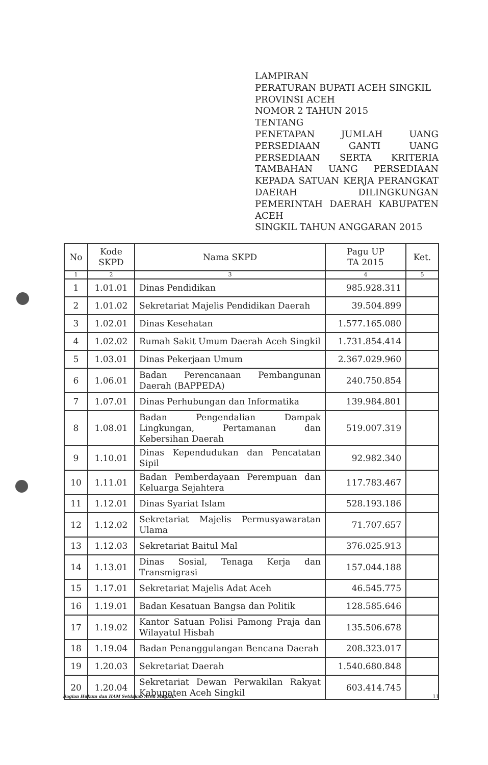LAMPIRAN
PERATURAN BUPATI ACEH SINGKIL
PROVINSI ACEH
NOMOR 2 TAHUN 2015
TENTANG
PENETAPAN JUMLAH UANG PERSEDIAAN GANTI UANG PERSEDIAAN SERTA KRITERIA TAMBAHAN UANG PERSEDIAAN KEPADA SATUAN KERJA PERANGKAT DAERAH DILINGKUNGAN PEMERINTAH DAERAH KABUPATEN ACEH
SINGKIL TAHUN ANGGARAN 2015
| No | Kode SKPD | Nama SKPD | Pagu UP TA 2015 | Ket. |
| --- | --- | --- | --- | --- |
| 1 | 2 | 3 | 4 | 5 |
| 1 | 1.01.01 | Dinas Pendidikan | 985.928.311 | |
| 2 | 1.01.02 | Sekretariat Majelis Pendidikan Daerah | 39.504.899 | |
| 3 | 1.02.01 | Dinas Kesehatan | 1.577.165.080 | |
| 4 | 1.02.02 | Rumah Sakit Umum Daerah Aceh Singkil | 1.731.854.414 | |
| 5 | 1.03.01 | Dinas Pekerjaan Umum | 2.367.029.960 | |
| 6 | 1.06.01 | Badan Perencanaan Pembangunan Daerah (BAPPEDA) | 240.750.854 | |
| 7 | 1.07.01 | Dinas Perhubungan dan Informatika | 139.984.801 | |
| 8 | 1.08.01 | Badan Pengendalian Dampak Lingkungan, Pertamanan dan Kebersihan Daerah | 519.007.319 | |
| 9 | 1.10.01 | Dinas Kependudukan dan Pencatatan Sipil | 92.982.340 | |
| 10 | 1.11.01 | Badan Pemberdayaan Perempuan dan Keluarga Sejahtera | 117.783.467 | |
| 11 | 1.12.01 | Dinas Syariat Islam | 528.193.186 | |
| 12 | 1.12.02 | Sekretariat Majelis Permusyawaratan Ulama | 71.707.657 | |
| 13 | 1.12.03 | Sekretariat Baitul Mal | 376.025.913 | |
| 14 | 1.13.01 | Dinas Sosial, Tenaga Kerja dan Transmigrasi | 157.044.188 | |
| 15 | 1.17.01 | Sekretariat Majelis Adat Aceh | 46.545.775 | |
| 16 | 1.19.01 | Badan Kesatuan Bangsa dan Politik | 128.585.646 | |
| 17 | 1.19.02 | Kantor Satuan Polisi Pamong Praja dan Wilayatul Hisbah | 135.506.678 | |
| 18 | 1.19.04 | Badan Penanggulangan Bencana Daerah | 208.323.017 | |
| 19 | 1.20.03 | Sekretariat Daerah | 1.540.680.848 | |
| 20 | 1.20.04 | Sekretariat Dewan Perwakilan Rakyat Kabupaten Aceh Singkil | 603.414.745 | |
Bagian Hukum dan HAM Setdakab Aceh Singkil,- 11